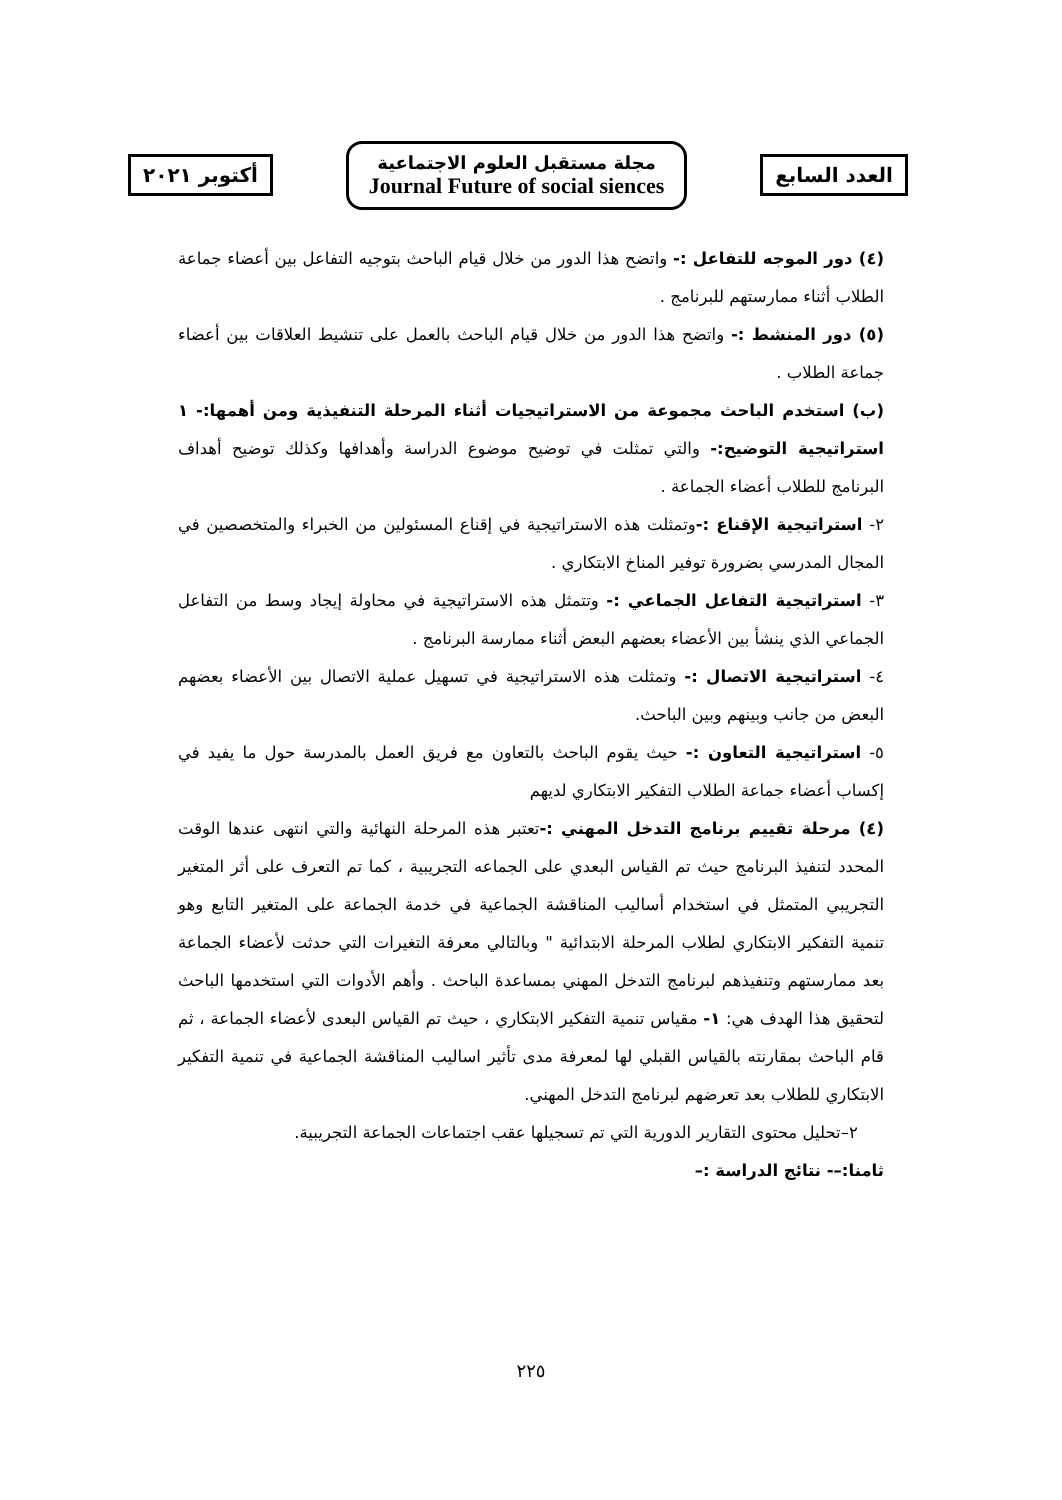أكتوبر ٢٠٢١
مجلة مستقبل العلوم الاجتماعية
Journal Future of social siences
العدد السابع
(٤) دور الموجه للتفاعل :- واتضح هذا الدور من خلال قيام الباحث بتوجيه التفاعل بين أعضاء جماعة الطلاب أثناء ممارستهم للبرنامج .
(٥) دور المنشط :- واتضح هذا الدور من خلال قيام الباحث بالعمل على تنشيط العلاقات بين أعضاء جماعة الطلاب .
(ب) استخدم الباحث مجموعة من الاستراتيجيات أثناء المرحلة التنفيذية ومن أهمها:- ١ استراتيجية التوضيح:- والتي تمثلت في توضيح موضوع الدراسة وأهدافها وكذلك توضيح أهداف البرنامج للطلاب أعضاء الجماعة .
٢- استراتيجية الإقناع :-وتمثلت هذه الاستراتيجية في إقناع المسئولين من الخبراء والمتخصصين في المجال المدرسي بضرورة توفير المناخ الابتكاري .
٣- استراتيجية التفاعل الجماعي :- وتتمثل هذه الاستراتيجية في محاولة إيجاد وسط من التفاعل الجماعي الذي ينشأ بين الأعضاء بعضهم البعض أثناء ممارسة البرنامج .
٤- استراتيجية الاتصال :- وتمثلت هذه الاستراتيجية في تسهيل عملية الاتصال بين الأعضاء بعضهم البعض من جانب وبينهم وبين الباحث.
٥- استراتيجية التعاون :- حيث يقوم الباحث بالتعاون مع فريق العمل بالمدرسة حول ما يفيد في إكساب أعضاء جماعة الطلاب التفكير الابتكاري لديهم
(٤) مرحلة تقييم برنامج التدخل المهني :-تعتبر هذه المرحلة النهائية والتي انتهى عندها الوقت المحدد لتنفيذ البرنامج حيث تم القياس البعدي على الجماعه التجريبية ، كما تم التعرف على أثر المتغير التجريبي المتمثل في استخدام أساليب المناقشة الجماعية في خدمة الجماعة على المتغير التابع وهو تنمية التفكير الابتكاري لطلاب المرحلة الابتدائية " وبالتالي معرفة التغيرات التي حدثت لأعضاء الجماعة بعد ممارستهم وتنفيذهم لبرنامج التدخل المهني بمساعدة الباحث . وأهم الأدوات التي استخدمها الباحث لتحقيق هذا الهدف هي: ١- مقياس تنمية التفكير الابتكاري ، حيث تم القياس البعدى لأعضاء الجماعة ، ثم قام الباحث بمقارنته بالقياس القبلي لها لمعرفة مدى تأثير اساليب المناقشة الجماعية في تنمية التفكير الابتكاري للطلاب بعد تعرضهم لبرنامج التدخل المهني.
٢–تحليل محتوى التقارير الدورية التي تم تسجيلها عقب اجتماعات الجماعة التجريبية.
ثامنا:–- نتائج الدراسة :–
٢٢٥